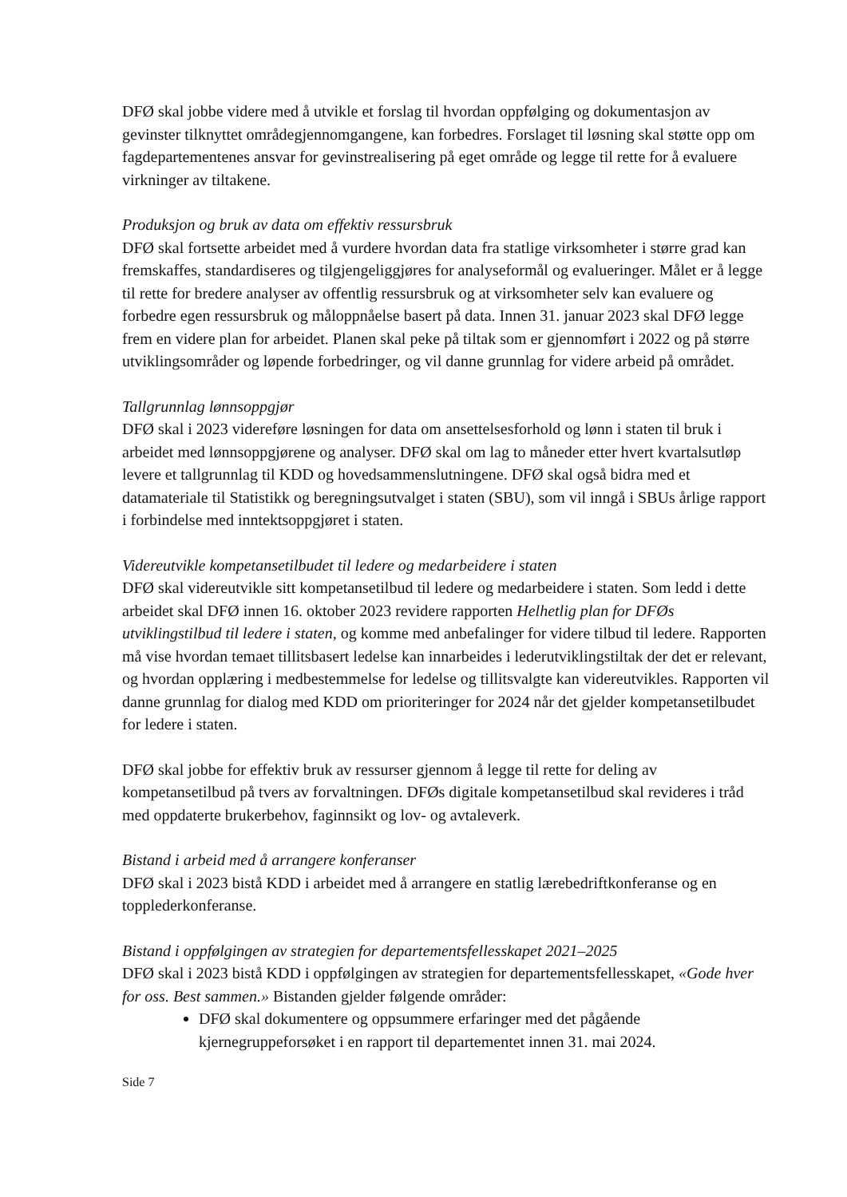DFØ skal jobbe videre med å utvikle et forslag til hvordan oppfølging og dokumentasjon av gevinster tilknyttet områdegjennomgangene, kan forbedres. Forslaget til løsning skal støtte opp om fagdepartementenes ansvar for gevinstrealisering på eget område og legge til rette for å evaluere virkninger av tiltakene.
Produksjon og bruk av data om effektiv ressursbruk
DFØ skal fortsette arbeidet med å vurdere hvordan data fra statlige virksomheter i større grad kan fremskaffes, standardiseres og tilgjengeliggjøres for analyseformål og evalueringer. Målet er å legge til rette for bredere analyser av offentlig ressursbruk og at virksomheter selv kan evaluere og forbedre egen ressursbruk og måloppnåelse basert på data. Innen 31. januar 2023 skal DFØ legge frem en videre plan for arbeidet. Planen skal peke på tiltak som er gjennomført i 2022 og på større utviklingsområder og løpende forbedringer, og vil danne grunnlag for videre arbeid på området.
Tallgrunnlag lønnsoppgjør
DFØ skal i 2023 videreføre løsningen for data om ansettelsesforhold og lønn i staten til bruk i arbeidet med lønnsoppgjørene og analyser. DFØ skal om lag to måneder etter hvert kvartalsutløp levere et tallgrunnlag til KDD og hovedsammenslutningene. DFØ skal også bidra med et datamateriale til Statistikk og beregningsutvalget i staten (SBU), som vil inngå i SBUs årlige rapport i forbindelse med inntektsoppgjøret i staten.
Videreutvikle kompetansetilbudet til ledere og medarbeidere i staten
DFØ skal videreutvikle sitt kompetansetilbud til ledere og medarbeidere i staten. Som ledd i dette arbeidet skal DFØ innen 16. oktober 2023 revidere rapporten Helhetlig plan for DFØs utviklingstilbud til ledere i staten, og komme med anbefalinger for videre tilbud til ledere. Rapporten må vise hvordan temaet tillitsbasert ledelse kan innarbeides i lederutviklingstiltak der det er relevant, og hvordan opplæring i medbestemmelse for ledelse og tillitsvalgte kan videreutvikles. Rapporten vil danne grunnlag for dialog med KDD om prioriteringer for 2024 når det gjelder kompetansetilbudet for ledere i staten.
DFØ skal jobbe for effektiv bruk av ressurser gjennom å legge til rette for deling av kompetansetilbud på tvers av forvaltningen. DFØs digitale kompetansetilbud skal revideres i tråd med oppdaterte brukerbehov, faginnsikt og lov- og avtaleverk.
Bistand i arbeid med å arrangere konferanser
DFØ skal i 2023 bistå KDD i arbeidet med å arrangere en statlig lærebedriftkonferanse og en topplederkonferanse.
Bistand i oppfølgingen av strategien for departementsfellesskapet 2021–2025
DFØ skal i 2023 bistå KDD i oppfølgingen av strategien for departementsfellesskapet, «Gode hver for oss. Best sammen.» Bistanden gjelder følgende områder:
DFØ skal dokumentere og oppsummere erfaringer med det pågående kjernegruppeforsøket i en rapport til departementet innen 31. mai 2024.
Side 7